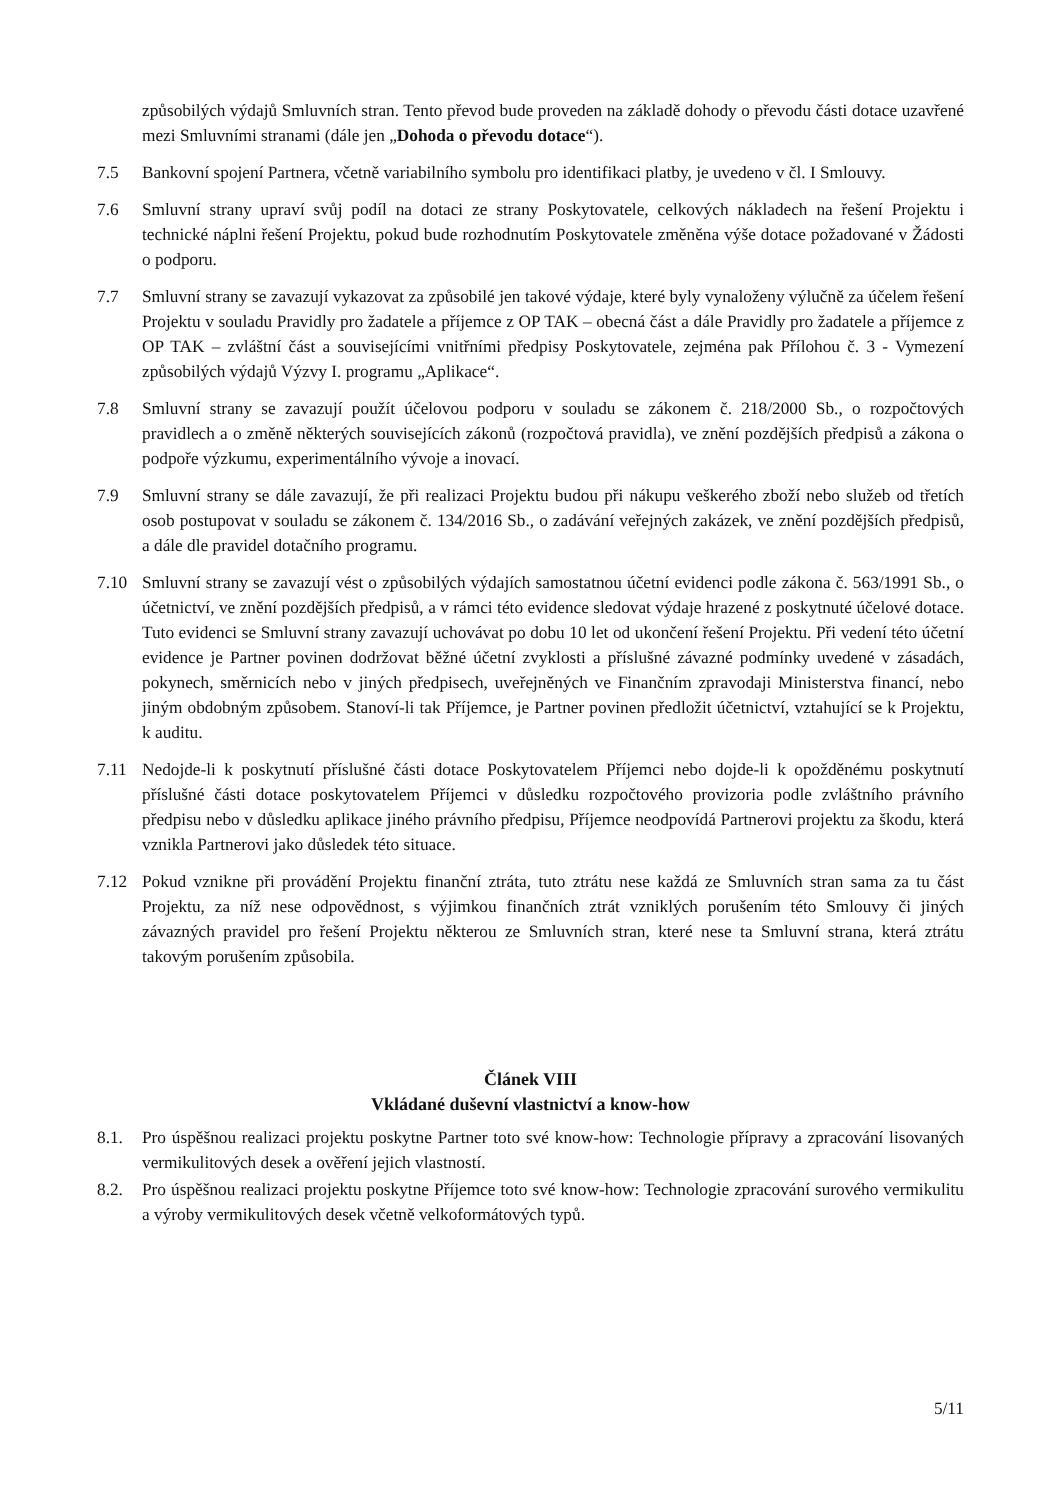způsobilých výdajů Smluvních stran. Tento převod bude proveden na základě dohody o převodu části dotace uzavřené mezi Smluvními stranami (dále jen „Dohoda o převodu dotace“).
7.5 Bankovní spojení Partnera, včetně variabilního symbolu pro identifikaci platby, je uvedeno v čl. I Smlouvy.
7.6 Smluvní strany upraví svůj podíl na dotaci ze strany Poskytovatele, celkových nákladech na řešení Projektu i technické náplni řešení Projektu, pokud bude rozhodnutím Poskytovatele změněna výše dotace požadované v Žádosti o podporu.
7.7 Smluvní strany se zavazují vykazovat za způsobilé jen takové výdaje, které byly vynaloženy výlučně za účelem řešení Projektu v souladu Pravidly pro žadatele a příjemce z OP TAK – obecná část a dále Pravidly pro žadatele a příjemce z OP TAK – zvláštní část a souvisejícími vnitřními předpisy Poskytovatele, zejména pak Přílohou č. 3 - Vymezení způsobilých výdajů Výzvy I. programu „Aplikace“.
7.8 Smluvní strany se zavazují použít účelovou podporu v souladu se zákonem č. 218/2000 Sb., o rozpočtových pravidlech a o změně některých souvisejících zákonů (rozpočtová pravidla), ve znění pozdějších předpisů a zákona o podpoře výzkumu, experimentálního vývoje a inovací.
7.9 Smluvní strany se dále zavazují, že při realizaci Projektu budou při nákupu veškerého zboží nebo služeb od třetích osob postupovat v souladu se zákonem č. 134/2016 Sb., o zadávání veřejných zakázek, ve znění pozdějších předpisů, a dále dle pravidel dotačního programu.
7.10 Smluvní strany se zavazují vést o způsobilých výdajích samostatnou účetní evidenci podle zákona č. 563/1991 Sb., o účetnictví, ve znění pozdějších předpisů, a v rámci této evidence sledovat výdaje hrazené z poskytnuté účelové dotace. Tuto evidenci se Smluvní strany zavazují uchovávat po dobu 10 let od ukončení řešení Projektu. Při vedení této účetní evidence je Partner povinen dodržovat běžné účetní zvyklosti a příslušné závazné podmínky uvedené v zásadách, pokynech, směrnicích nebo v jiných předpisech, uveřejněných ve Finančním zpravodaji Ministerstva financí, nebo jiným obdobným způsobem. Stanoví-li tak Příjemce, je Partner povinen předložit účetnictví, vztahující se k Projektu, k auditu.
7.11 Nedojde-li k poskytnutí příslušné části dotace Poskytovatelem Příjemci nebo dojde-li k opožděnému poskytnutí příslušné části dotace poskytovatelem Příjemci v důsledku rozpočtového provizoria podle zvláštního právního předpisu nebo v důsledku aplikace jiného právního předpisu, Příjemce neodpovídá Partnerovi projektu za škodu, která vznikla Partnerovi jako důsledek této situace.
7.12 Pokud vznikne při provádění Projektu finanční ztráta, tuto ztrátu nese každá ze Smluvních stran sama za tu část Projektu, za níž nese odpovědnost, s výjimkou finančních ztrát vzniklých porušením této Smlouvy či jiných závazných pravidel pro řešení Projektu některou ze Smluvních stran, které nese ta Smluvní strana, která ztrátu takovým porušením způsobila.
Článek VIII
Vkládané duševní vlastnictví a know-how
8.1. Pro úspěšnou realizaci projektu poskytne Partner toto své know-how: Technologie přípravy a zpracování lisovaných vermikulitových desek a ověření jejich vlastností.
8.2. Pro úspěšnou realizaci projektu poskytne Příjemce toto své know-how: Technologie zpracování surového vermikulitu a výroby vermikulitových desek včetně velkoformátových typů.
5/11